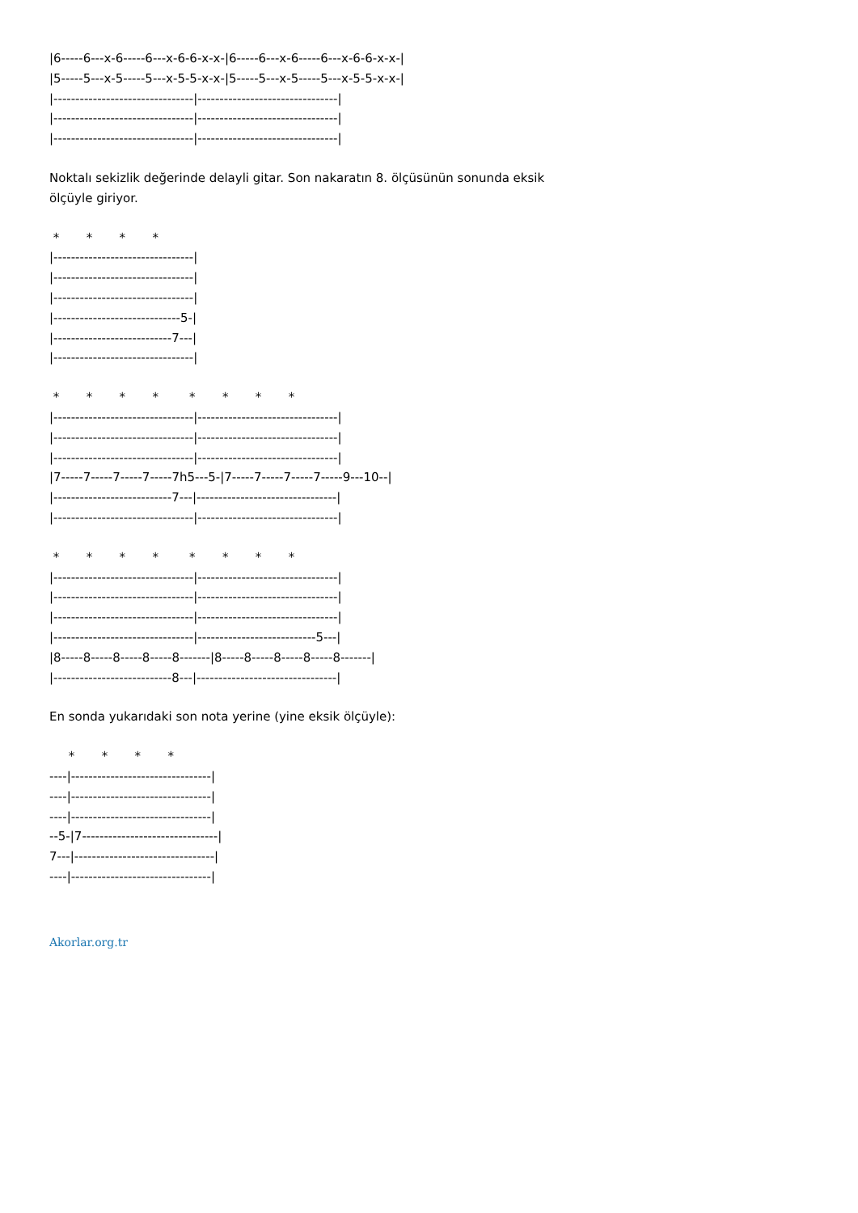|6-----6---x-6-----6---x-6-6-x-x-|6-----6---x-6-----6---x-6-6-x-x-|
|5-----5---x-5-----5---x-5-5-x-x-|5-----5---x-5-----5---x-5-5-x-x-|
|--------------------------------|--------------------------------|
|--------------------------------|--------------------------------|
|--------------------------------|--------------------------------|
Noktalı sekizlik değerinde delayli gitar. Son nakaratın 8. ölçüsünün sonunda eksik ölçüyle giriyor.
 *       *       *       *
|--------------------------------|
|--------------------------------|
|--------------------------------|
|-----------------------------5-|
|---------------------------7---|
|--------------------------------|
 *       *       *       *        *       *       *       *
|--------------------------------|--------------------------------|
|--------------------------------|--------------------------------|
|--------------------------------|--------------------------------|
|7-----7-----7-----7-----7h5---5-|7-----7-----7-----7-----9---10--|
|---------------------------7---|--------------------------------|
|--------------------------------|--------------------------------|
 *       *       *       *        *       *       *       *
|--------------------------------|--------------------------------|
|--------------------------------|--------------------------------|
|--------------------------------|--------------------------------|
|--------------------------------|---------------------------5---|
|8-----8-----8-----8-----8-------|8-----8-----8-----8-----8-------|
|---------------------------8---|--------------------------------|
En sonda yukarıdaki son nota yerine (yine eksik ölçüyle):
     *       *       *       *
----|--------------------------------|
----|--------------------------------|
----|--------------------------------|
--5-|7-------------------------------|
7---|--------------------------------|
----|--------------------------------|
Akorlar.org.tr